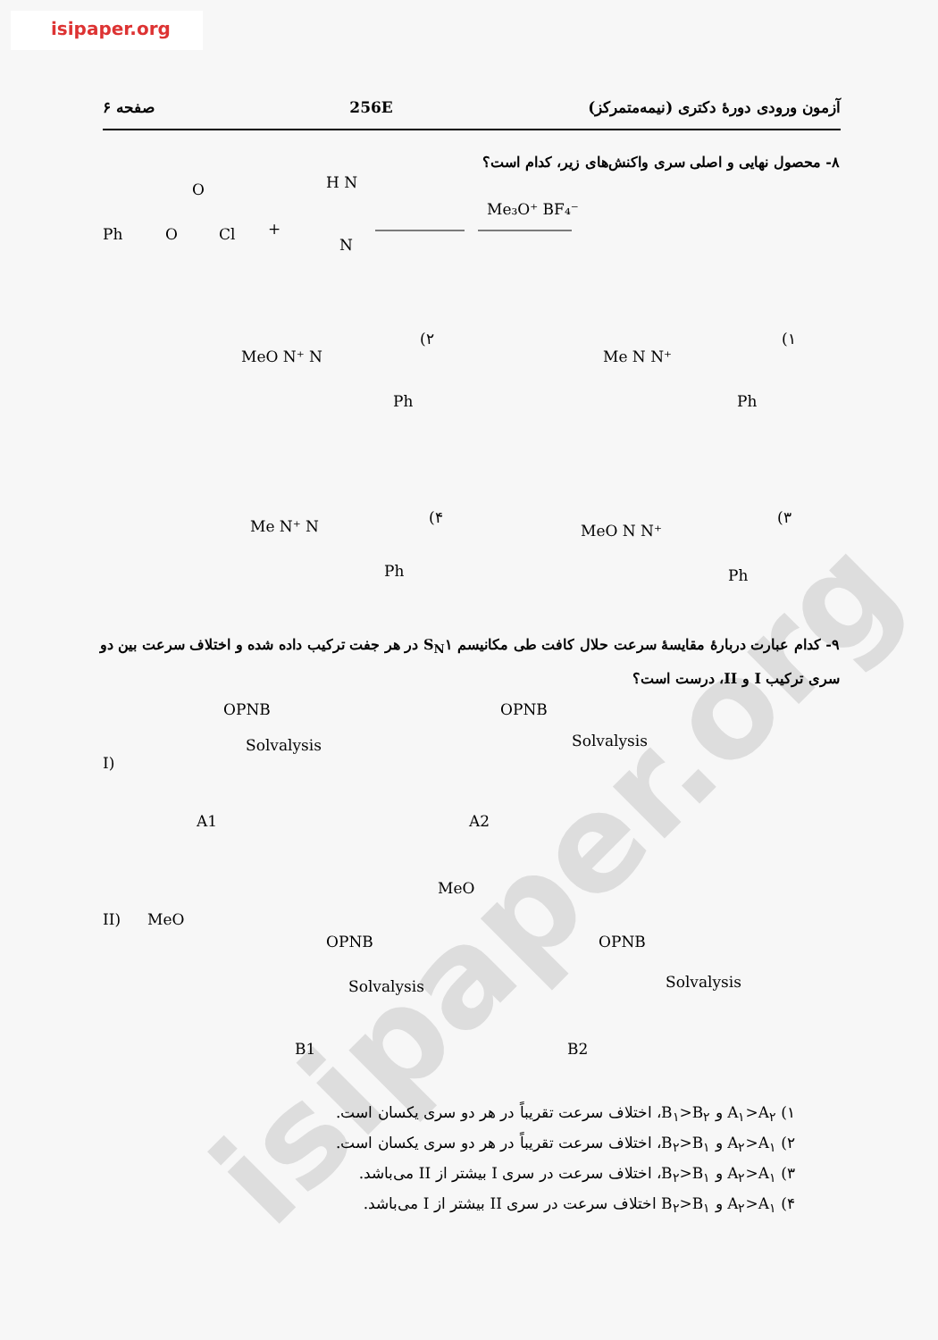isipaper.org
isipaper.org
آزمون ورودی دورهٔ دکتری (نیمه‌متمرکز) 256E صفحه ۶
۸- محصول نهایی و اصلی سری واکنش‌های زیر، کدام است؟
Ph
O
Cl
O
+
H N
N
Me₃O⁺ BF₄⁻
MeO N⁺ N
(۲
Ph
Me N N⁺
(۱
Ph
Me N⁺ N
(۴
Ph
MeO N N⁺
(۳
Ph
I)
OPNB
Solvalysis
A1
OPNB
Solvalysis
A2
II)
MeO
OPNB
Solvalysis
B1
MeO
OPNB
Solvalysis
B2
۹- کدام عبارت دربارهٔ مقایسهٔ سرعت حلال کافت طی مکانیسم S<sub>N</sub>۱ در هر جفت ترکیب داده شده و اختلاف سرعت بین دو سری ترکیب I و II، درست است؟
۱) A<sub>۱</sub>>A<sub>۲</sub> و B<sub>۱</sub>>B<sub>۲</sub>، اختلاف سرعت تقریباً در هر دو سری یکسان است.
۲) A<sub>۲</sub>>A<sub>۱</sub> و B<sub>۲</sub>>B<sub>۱</sub>، اختلاف سرعت تقریباً در هر دو سری یکسان است.
۳) A<sub>۲</sub>>A<sub>۱</sub> و B<sub>۲</sub>>B<sub>۱</sub>، اختلاف سرعت در سری I بیشتر از II می‌باشد.
۴) A<sub>۲</sub>>A<sub>۱</sub> و B<sub>۲</sub>>B<sub>۱</sub> اختلاف سرعت در سری II بیشتر از I می‌باشد.